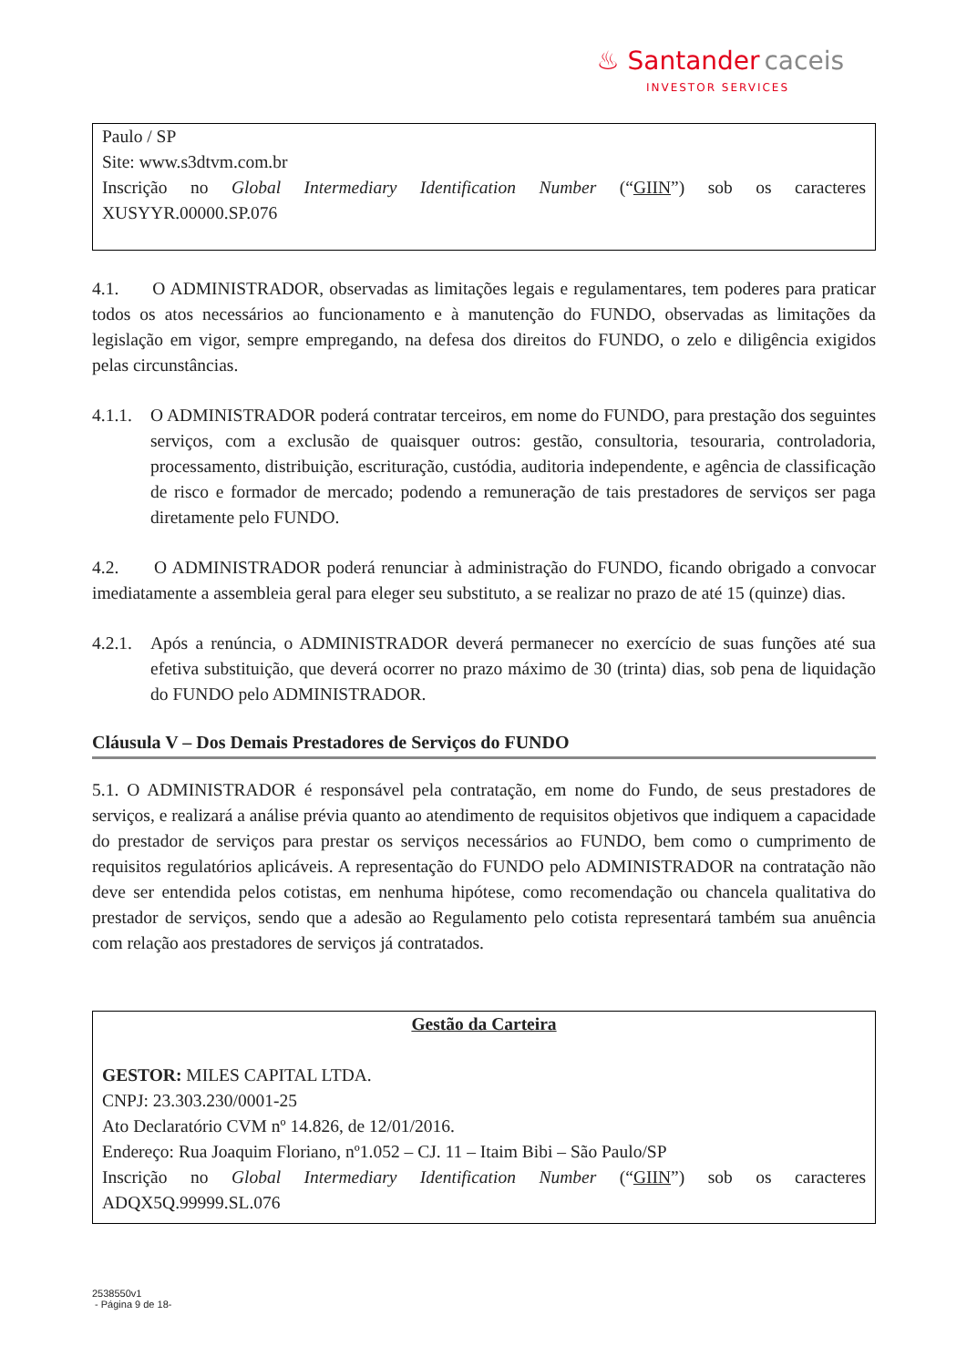♨ Santander caceis
INVESTOR SERVICES
Paulo / SP
Site: www.s3dtvm.com.br
Inscrição no Global Intermediary Identification Number (“GIIN”) sob os caracteres XUSYYR.00000.SP.076
4.1. O ADMINISTRADOR, observadas as limitações legais e regulamentares, tem poderes para praticar todos os atos necessários ao funcionamento e à manutenção do FUNDO, observadas as limitações da legislação em vigor, sempre empregando, na defesa dos direitos do FUNDO, o zelo e diligência exigidos pelas circunstâncias.
4.1.1. O ADMINISTRADOR poderá contratar terceiros, em nome do FUNDO, para prestação dos seguintes serviços, com a exclusão de quaisquer outros: gestão, consultoria, tesouraria, controladoria, processamento, distribuição, escrituração, custódia, auditoria independente, e agência de classificação de risco e formador de mercado; podendo a remuneração de tais prestadores de serviços ser paga diretamente pelo FUNDO.
4.2. O ADMINISTRADOR poderá renunciar à administração do FUNDO, ficando obrigado a convocar imediatamente a assembleia geral para eleger seu substituto, a se realizar no prazo de até 15 (quinze) dias.
4.2.1. Após a renúncia, o ADMINISTRADOR deverá permanecer no exercício de suas funções até sua efetiva substituição, que deverá ocorrer no prazo máximo de 30 (trinta) dias, sob pena de liquidação do FUNDO pelo ADMINISTRADOR.
Cláusula V – Dos Demais Prestadores de Serviços do FUNDO
5.1. O ADMINISTRADOR é responsável pela contratação, em nome do Fundo, de seus prestadores de serviços, e realizará a análise prévia quanto ao atendimento de requisitos objetivos que indiquem a capacidade do prestador de serviços para prestar os serviços necessários ao FUNDO, bem como o cumprimento de requisitos regulatórios aplicáveis. A representação do FUNDO pelo ADMINISTRADOR na contratação não deve ser entendida pelos cotistas, em nenhuma hipótese, como recomendação ou chancela qualitativa do prestador de serviços, sendo que a adesão ao Regulamento pelo cotista representará também sua anuência com relação aos prestadores de serviços já contratados.
Gestão da Carteira
GESTOR: MILES CAPITAL LTDA.
CNPJ: 23.303.230/0001-25
Ato Declaratório CVM nº 14.826, de 12/01/2016.
Endereço: Rua Joaquim Floriano, nº1.052 – CJ. 11 – Itaim Bibi – São Paulo/SP
Inscrição no Global Intermediary Identification Number (“GIIN”) sob os caracteres ADQX5Q.99999.SL.076
2538550v1
- Página 9 de 18-